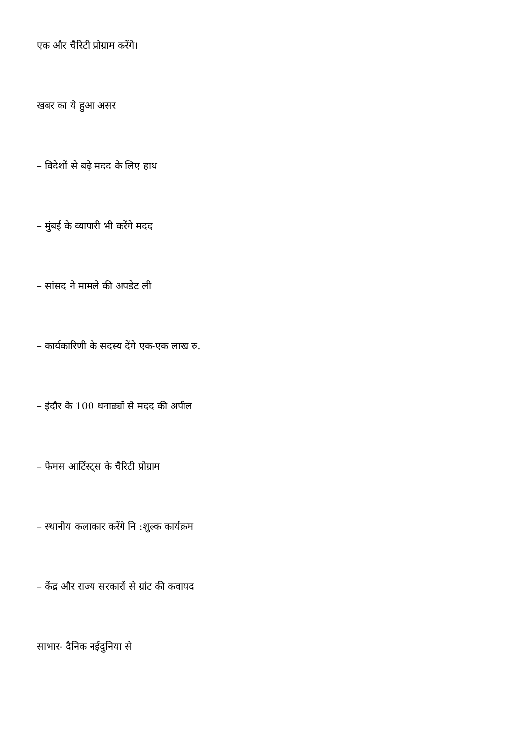एक और चैरिटी प्रोग्राम करेंगे।
खबर का ये हुआ असर
– विदेशों से बढ़े मदद के लिए हाथ
– मुंबई के व्यापारी भी करेंगे मदद
– सांसद ने मामले की अपडेट ली
– कार्यकारिणी के सदस्य देंगे एक-एक लाख रु.
– इंदौर के 100 धनाढ्यों से मदद की अपील
– फेमस आर्टिस्ट्स के चैरिटी प्रोग्राम
– स्थानीय कलाकार करेंगे नि :शुल्क कार्यक्रम
– केंद्र और राज्य सरकारों से ग्रांट की कवायद
साभार- दैनिक नईदुनिया से